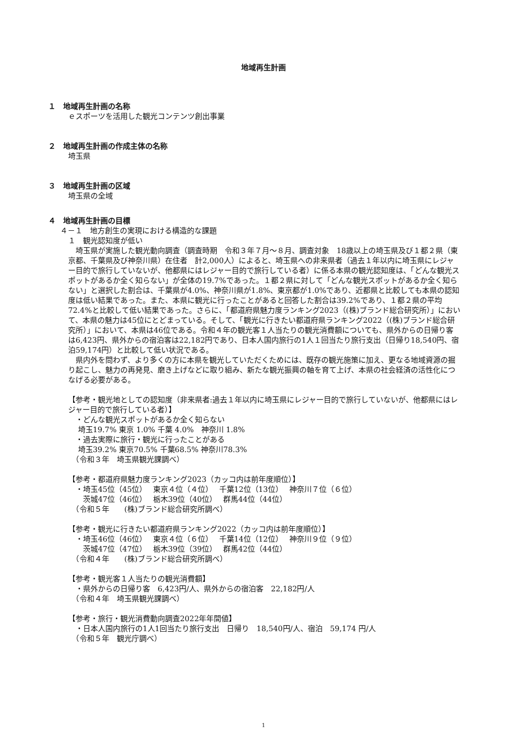地域再生計画
１　地域再生計画の名称
ｅスポーツを活用した観光コンテンツ創出事業
２　地域再生計画の作成主体の名称
埼玉県
３　地域再生計画の区域
埼玉県の全域
４　地域再生計画の目標
４－１　地方創生の実現における構造的な課題
１　観光認知度が低い
　埼玉県が実施した観光動向調査（調査時期　令和３年７月～８月、調査対象　18歳以上の埼玉県及び１都２県（東京都、千葉県及び神奈川県）在住者　計2,000人）によると、埼玉県への非来県者（過去１年以内に埼玉県にレジャー目的で旅行していないが、他都県にはレジャー目的で旅行している者）に係る本県の観光認知度は、「どんな観光スポットがあるか全く知らない」が全体の19.7%であった。１都２県に対して「どんな観光スポットがあるか全く知らない」と選択した割合は、千葉県が4.0%、神奈川県が1.8%、東京都が1.0%であり、近都県と比較しても本県の認知度は低い結果であった。また、本県に観光に行ったことがあると回答した割合は39.2%であり、１都２県の平均72.4%と比較して低い結果であった。さらに、「都道府県魅力度ランキング2023（(株)ブランド総合研究所）」において、本県の魅力は45位にとどまっている。そして、「観光に行きたい都道府県ランキング2022（(株)ブランド総合研究所）」において、本県は46位である。令和４年の観光客１人当たりの観光消費額についても、県外からの日帰り客は6,423円、県外からの宿泊客は22,182円であり、日本人国内旅行の1人１回当たり旅行支出（日帰り18,540円、宿泊59,174円）と比較して低い状況である。
　県内外を問わず、より多くの方に本県を観光していただくためには、既存の観光施策に加え、更なる地域資源の掘り起こし、魅力の再発見、磨き上げなどに取り組み、新たな観光振興の軸を育て上げ、本県の社会経済の活性化につなげる必要がある。
【参考・観光地としての認知度（非来県者:過去１年以内に埼玉県にレジャー目的で旅行していないが、他都県にはレジャー目的で旅行している者）】
　・どんな観光スポットがあるか全く知らない
　 埼玉19.7% 東京 1.0% 千葉 4.0%　神奈川 1.8%
　・過去実際に旅行・観光に行ったことがある
　 埼玉39.2% 東京70.5% 千葉68.5% 神奈川78.3%
　（令和３年　埼玉県観光課調べ）
【参考・都道府県魅力度ランキング2023（カッコ内は前年度順位）】
　・埼玉45位（45位）　 東京４位（４位）　 千葉12位（13位）　 神奈川７位（６位）
　　茨城47位（46位）　 栃木39位（40位）　 群馬44位（44位）
　（令和５年　　(株)ブランド総合研究所調べ）
【参考・観光に行きたい都道府県ランキング2022（カッコ内は前年度順位）】
　・埼玉46位（46位）　 東京４位（６位）　 千葉14位（12位）　 神奈川９位（９位）
　　茨城47位（47位）　 栃木39位（39位）　 群馬42位（44位）
　（令和４年　　(株)ブランド総合研究所調べ）
【参考・観光客１人当たりの観光消費額】
　・県外からの日帰り客　6,423円/人、県外からの宿泊客　22,182円/人
　（令和４年　埼玉県観光課調べ）
【参考・旅行・観光消費動向調査2022年年間値】
　・日本人国内旅行の1人1回当たり旅行支出　日帰り　18,540円/人、宿泊　59,174 円/人
　（令和５年　観光庁調べ）
1